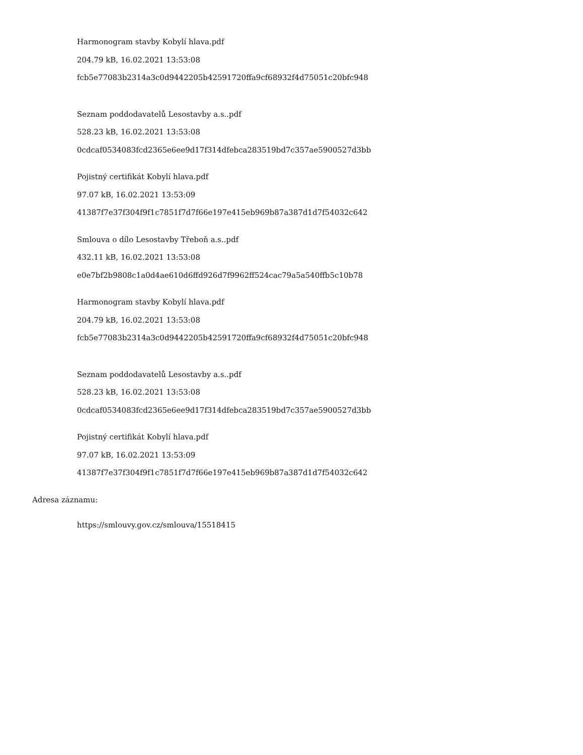Harmonogram stavby Kobylí hlava.pdf
204.79 kB, 16.02.2021 13:53:08
fcb5e77083b2314a3c0d9442205b42591720ffa9cf68932f4d75051c20bfc948
Seznam poddodavatelů Lesostavby a.s..pdf
528.23 kB, 16.02.2021 13:53:08
0cdcaf0534083fcd2365e6ee9d17f314dfebca283519bd7c357ae5900527d3bb
Pojistný certifikát Kobylí hlava.pdf
97.07 kB, 16.02.2021 13:53:09
41387f7e37f304f9f1c7851f7d7f66e197e415eb969b87a387d1d7f54032c642
Smlouva o dílo Lesostavby Třeboň a.s..pdf
432.11 kB, 16.02.2021 13:53:08
e0e7bf2b9808c1a0d4ae610d6ffd926d7f9962ff524cac79a5a540ffb5c10b78
Harmonogram stavby Kobylí hlava.pdf
204.79 kB, 16.02.2021 13:53:08
fcb5e77083b2314a3c0d9442205b42591720ffa9cf68932f4d75051c20bfc948
Seznam poddodavatelů Lesostavby a.s..pdf
528.23 kB, 16.02.2021 13:53:08
0cdcaf0534083fcd2365e6ee9d17f314dfebca283519bd7c357ae5900527d3bb
Pojistný certifikát Kobylí hlava.pdf
97.07 kB, 16.02.2021 13:53:09
41387f7e37f304f9f1c7851f7d7f66e197e415eb969b87a387d1d7f54032c642
Adresa záznamu:
https://smlouvy.gov.cz/smlouva/15518415